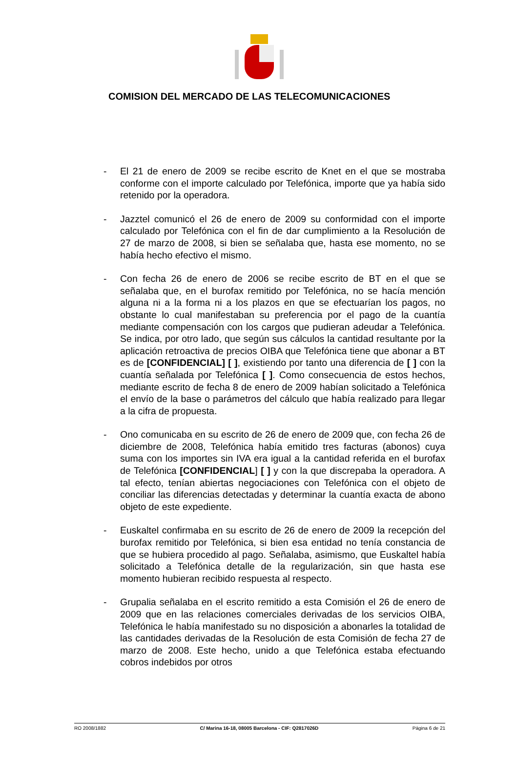COMISION DEL MERCADO DE LAS TELECOMUNICACIONES
- El 21 de enero de 2009 se recibe escrito de Knet en el que se mostraba conforme con el importe calculado por Telefónica, importe que ya había sido retenido por la operadora.
- Jazztel comunicó el 26 de enero de 2009 su conformidad con el importe calculado por Telefónica con el fin de dar cumplimiento a la Resolución de 27 de marzo de 2008, si bien se señalaba que, hasta ese momento, no se había hecho efectivo el mismo.
- Con fecha 26 de enero de 2006 se recibe escrito de BT en el que se señalaba que, en el burofax remitido por Telefónica, no se hacía mención alguna ni a la forma ni a los plazos en que se efectuarían los pagos, no obstante lo cual manifestaban su preferencia por el pago de la cuantía mediante compensación con los cargos que pudieran adeudar a Telefónica. Se indica, por otro lado, que según sus cálculos la cantidad resultante por la aplicación retroactiva de precios OIBA que Telefónica tiene que abonar a BT es de [CONFIDENCIAL] [ ], existiendo por tanto una diferencia de [ ] con la cuantía señalada por Telefónica [ ]. Como consecuencia de estos hechos, mediante escrito de fecha 8 de enero de 2009 habían solicitado a Telefónica el envío de la base o parámetros del cálculo que había realizado para llegar a la cifra de propuesta.
- Ono comunicaba en su escrito de 26 de enero de 2009 que, con fecha 26 de diciembre de 2008, Telefónica había emitido tres facturas (abonos) cuya suma con los importes sin IVA era igual a la cantidad referida en el burofax de Telefónica [CONFIDENCIAL] [ ] y con la que discrepaba la operadora. A tal efecto, tenían abiertas negociaciones con Telefónica con el objeto de conciliar las diferencias detectadas y determinar la cuantía exacta de abono objeto de este expediente.
- Euskaltel confirmaba en su escrito de 26 de enero de 2009 la recepción del burofax remitido por Telefónica, si bien esa entidad no tenía constancia de que se hubiera procedido al pago. Señalaba, asimismo, que Euskaltel había solicitado a Telefónica detalle de la regularización, sin que hasta ese momento hubieran recibido respuesta al respecto.
- Grupalia señalaba en el escrito remitido a esta Comisión el 26 de enero de 2009 que en las relaciones comerciales derivadas de los servicios OIBA, Telefónica le había manifestado su no disposición a abonarles la totalidad de las cantidades derivadas de la Resolución de esta Comisión de fecha 27 de marzo de 2008. Este hecho, unido a que Telefónica estaba efectuando cobros indebidos por otros
RO 2008/1882 C/ Marina 16-18, 08005 Barcelona - CIF: Q2817026D Página 6 de 21